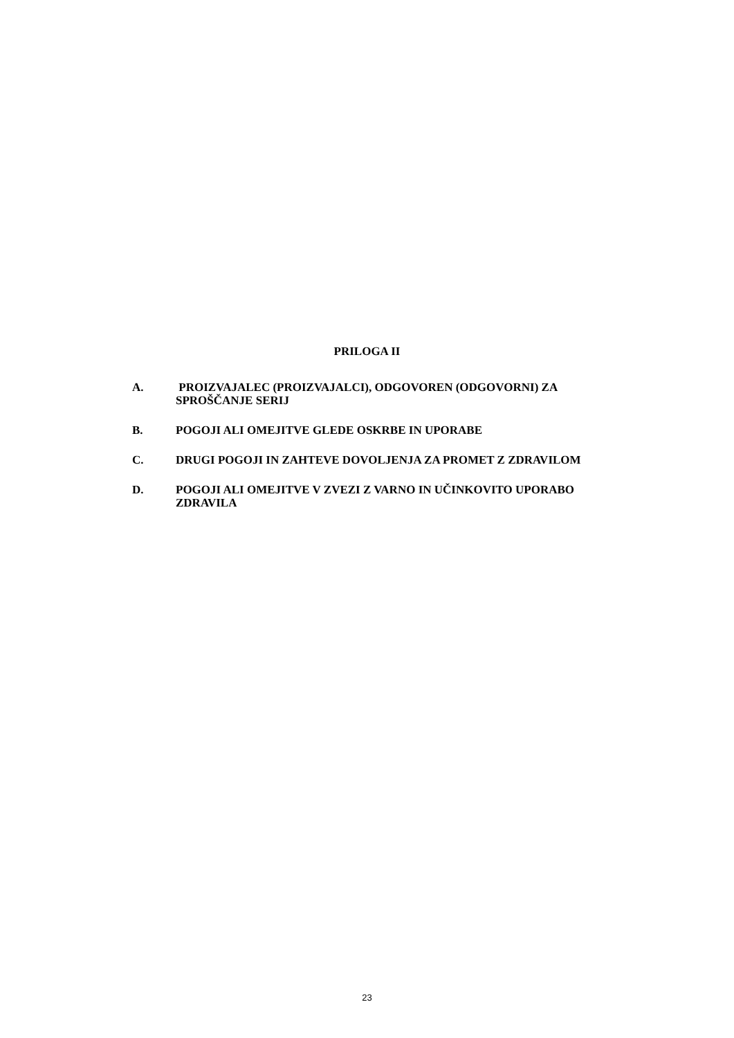PRILOGA II
A. PROIZVAJALEC (PROIZVAJALCI), ODGOVOREN (ODGOVORNI) ZA SPROŠČANJE SERIJ
B. POGOJI ALI OMEJITVE GLEDE OSKRBE IN UPORABE
C. DRUGI POGOJI IN ZAHTEVE DOVOLJENJA ZA PROMET Z ZDRAVILOM
D. POGOJI ALI OMEJITVE V ZVEZI Z VARNO IN UČINKOVITO UPORABO ZDRAVILA
23